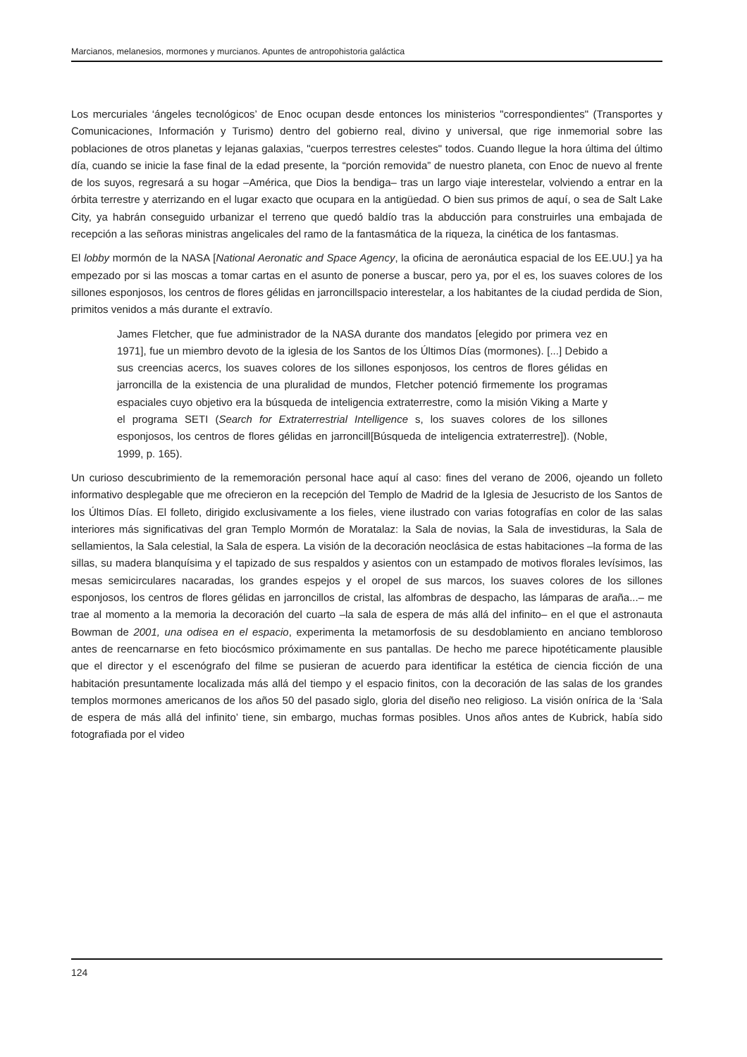Marcianos, melanesios, mormones y murcianos. Apuntes de antropohistoria galáctica
Los mercuriales ‘ángeles tecnológicos’ de Enoc ocupan desde entonces los ministerios "correspondientes" (Transportes y Comunicaciones, Información y Turismo) dentro del gobierno real, divino y universal, que rige inmemorial sobre las poblaciones de otros planetas y lejanas galaxias, "cuerpos terrestres celestes" todos. Cuando llegue la hora última del último día, cuando se inicie la fase final de la edad presente, la “porción removida” de nuestro planeta, con Enoc de nuevo al frente de los suyos, regresará a su hogar –América, que Dios la bendiga– tras un largo viaje interestelar, volviendo a entrar en la órbita terrestre y aterrizando en el lugar exacto que ocupara en la antigüedad. O bien sus primos de aquí, o sea de Salt Lake City, ya habrán conseguido urbanizar el terreno que quedó baldío tras la abducción para construirles una embajada de recepción a las señoras ministras angelicales del ramo de la fantasmática de la riqueza, la cinética de los fantasmas.
El lobby mormón de la NASA [National Aeronatic and Space Agency, la oficina de aeronáutica espacial de los EE.UU.] ya ha empezado por si las moscas a tomar cartas en el asunto de ponerse a buscar, pero ya, por el es, los suaves colores de los sillones esponjosos, los centros de flores gélidas en jarroncillspacio interestelar, a los habitantes de la ciudad perdida de Sion, primitos venidos a más durante el extravío.
James Fletcher, que fue administrador de la NASA durante dos mandatos [elegido por primera vez en 1971], fue un miembro devoto de la iglesia de los Santos de los Últimos Días (mormones). [...] Debido a sus creencias acercs, los suaves colores de los sillones esponjosos, los centros de flores gélidas en jarroncilla de la existencia de una pluralidad de mundos, Fletcher potenció firmemente los programas espaciales cuyo objetivo era la búsqueda de inteligencia extraterrestre, como la misión Viking a Marte y el programa SETI (Search for Extraterrestrial Intelligence s, los suaves colores de los sillones esponjosos, los centros de flores gélidas en jarroncill[Búsqueda de inteligencia extraterrestre]). (Noble, 1999, p. 165).
Un curioso descubrimiento de la rememoración personal hace aquí al caso: fines del verano de 2006, ojeando un folleto informativo desplegable que me ofrecieron en la recepción del Templo de Madrid de la Iglesia de Jesucristo de los Santos de los Últimos Días. El folleto, dirigido exclusivamente a los fieles, viene ilustrado con varias fotografías en color de las salas interiores más significativas del gran Templo Mormón de Moratalaz: la Sala de novias, la Sala de investiduras, la Sala de sellamientos, la Sala celestial, la Sala de espera. La visión de la decoración neoclásica de estas habitaciones –la forma de las sillas, su madera blanquísima y el tapizado de sus respaldos y asientos con un estampado de motivos florales levísimos, las mesas semicirculares nacaradas, los grandes espejos y el oropel de sus marcos, los suaves colores de los sillones esponjosos, los centros de flores gélidas en jarroncillos de cristal, las alfombras de despacho, las lámparas de araña...– me trae al momento a la memoria la decoración del cuarto –la sala de espera de más allá del infinito– en el que el astronauta Bowman de 2001, una odisea en el espacio, experimenta la metamorfosis de su desdoblamiento en anciano tembloroso antes de reencarnarse en feto biocósmico próximamente en sus pantallas. De hecho me parece hipotéticamente plausible que el director y el escenógrafo del filme se pusieran de acuerdo para identificar la estética de ciencia ficción de una habitación presuntamente localizada más allá del tiempo y el espacio finitos, con la decoración de las salas de los grandes templos mormones americanos de los años 50 del pasado siglo, gloria del diseño neo religioso. La visión onírica de la ‘Sala de espera de más allá del infinito’ tiene, sin embargo, muchas formas posibles. Unos años antes de Kubrick, había sido fotografiada por el video
124